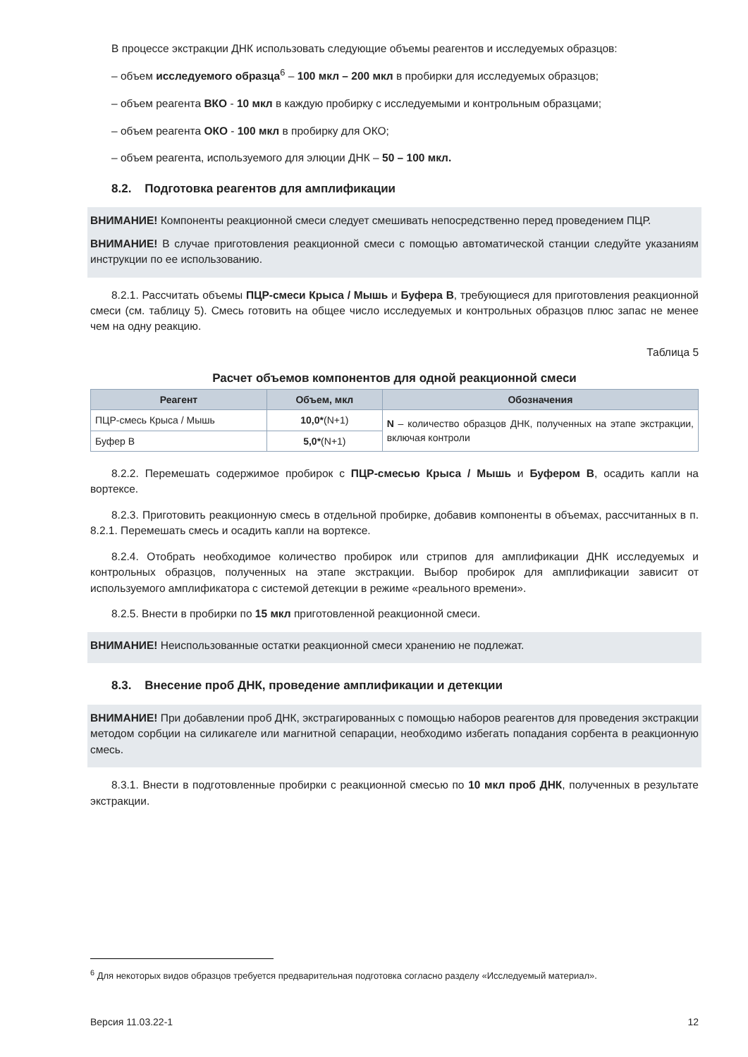В процессе экстракции ДНК использовать следующие объемы реагентов и исследуемых образцов:
– объем исследуемого образца<sup>6</sup> – 100 мкл – 200 мкл в пробирки для исследуемых образцов;
– объем реагента ВКО - 10 мкл в каждую пробирку с исследуемыми и контрольным образцами;
– объем реагента ОКО - 100 мкл в пробирку для ОКО;
– объем реагента, используемого для элюции ДНК – 50 – 100 мкл.
8.2. Подготовка реагентов для амплификации
ВНИМАНИЕ! Компоненты реакционной смеси следует смешивать непосредственно перед проведением ПЦР.
ВНИМАНИЕ! В случае приготовления реакционной смеси с помощью автоматической станции следуйте указаниям инструкции по ее использованию.
8.2.1. Рассчитать объемы ПЦР-смеси Крыса / Мышь и Буфера В, требующиеся для приготовления реакционной смеси (см. таблицу 5). Смесь готовить на общее число исследуемых и контрольных образцов плюс запас не менее чем на одну реакцию.
Таблица 5
Расчет объемов компонентов для одной реакционной смеси
| Реагент | Объем, мкл | Обозначения |
| --- | --- | --- |
| ПЦР-смесь Крыса / Мышь | 10,0* (N+1) | N – количество образцов ДНК, полученных на этапе экстракции, включая контроли |
| Буфер В | 5,0* (N+1) | |
8.2.2. Перемешать содержимое пробирок с ПЦР-смесью Крыса / Мышь и Буфером В, осадить капли на вортексе.
8.2.3. Приготовить реакционную смесь в отдельной пробирке, добавив компоненты в объемах, рассчитанных в п. 8.2.1. Перемешать смесь и осадить капли на вортексе.
8.2.4. Отобрать необходимое количество пробирок или стрипов для амплификации ДНК исследуемых и контрольных образцов, полученных на этапе экстракции. Выбор пробирок для амплификации зависит от используемого амплификатора с системой детекции в режиме «реального времени».
8.2.5. Внести в пробирки по 15 мкл приготовленной реакционной смеси.
ВНИМАНИЕ! Неиспользованные остатки реакционной смеси хранению не подлежат.
8.3. Внесение проб ДНК, проведение амплификации и детекции
ВНИМАНИЕ! При добавлении проб ДНК, экстрагированных с помощью наборов реагентов для проведения экстракции методом сорбции на силикагеле или магнитной сепарации, необходимо избегать попадания сорбента в реакционную смесь.
8.3.1. Внести в подготовленные пробирки с реакционной смесью по 10 мкл проб ДНК, полученных в результате экстракции.
<sup>6</sup> Для некоторых видов образцов требуется предварительная подготовка согласно разделу «Исследуемый материал».
Версия 11.03.22-1 12